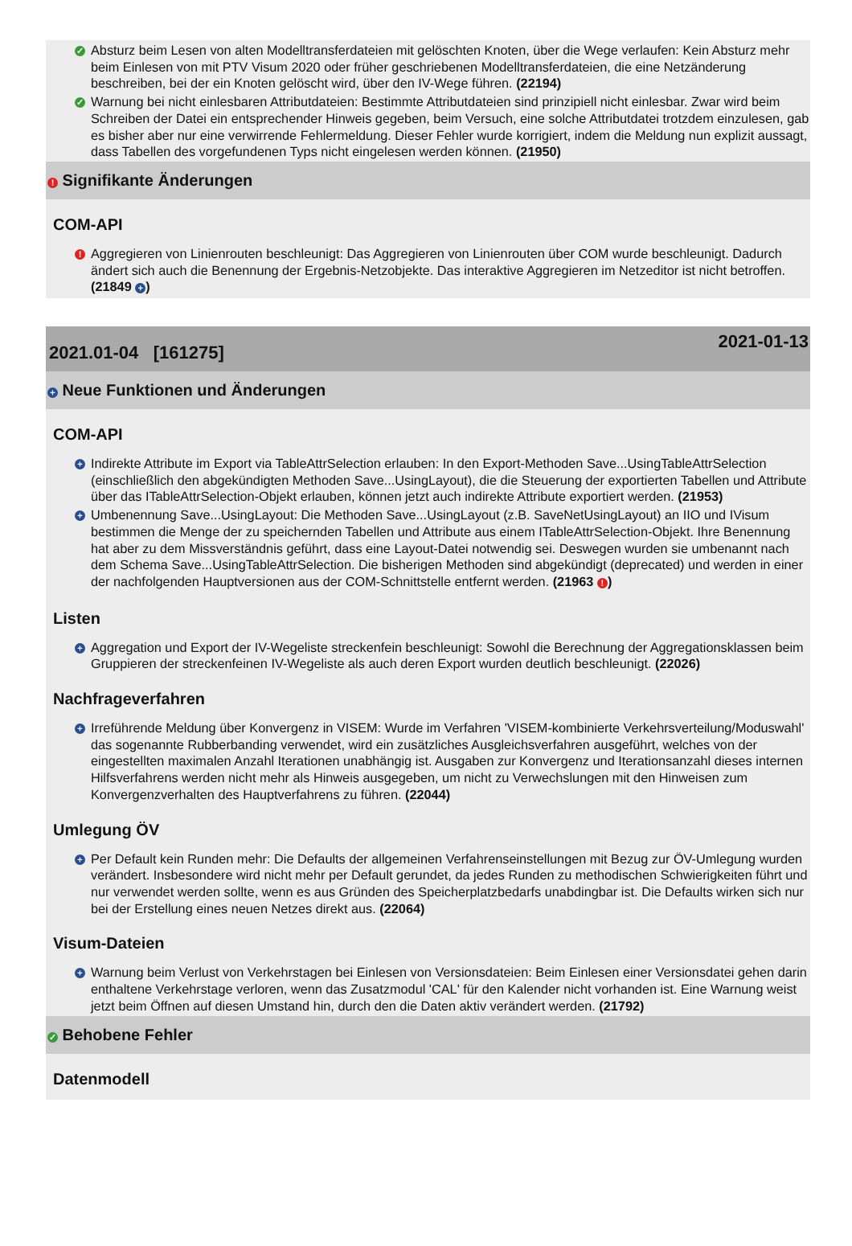✓
Absturz beim Lesen von alten Modelltransferdateien mit gelöschten Knoten, über die Wege verlaufen: Kein Absturz mehr beim Einlesen von mit PTV Visum 2020 oder früher geschriebenen Modelltransferdateien, die eine Netzänderung beschreiben, bei der ein Knoten gelöscht wird, über den IV-Wege führen. (22194)
✓
Warnung bei nicht einlesbaren Attributdateien: Bestimmte Attributdateien sind prinzipiell nicht einlesbar. Zwar wird beim Schreiben der Datei ein entsprechender Hinweis gegeben, beim Versuch, eine solche Attributdatei trotzdem einzulesen, gab es bisher aber nur eine verwirrende Fehlermeldung. Dieser Fehler wurde korrigiert, indem die Meldung nun explizit aussagt, dass Tabellen des vorgefundenen Typs nicht eingelesen werden können. (21950)
! Signifikante Änderungen
COM-API
!
Aggregieren von Linienrouten beschleunigt: Das Aggregieren von Linienrouten über COM wurde beschleunigt. Dadurch ändert sich auch die Benennung der Ergebnis-Netzobjekte. Das interaktive Aggregieren im Netzeditor ist nicht betroffen. (21849 +)
2021.01-04 [161275] 2021-01-13
+ Neue Funktionen und Änderungen
COM-API
+
Indirekte Attribute im Export via TableAttrSelection erlauben: In den Export-Methoden Save...UsingTableAttrSelection (einschließlich den abgekündigten Methoden Save...UsingLayout), die die Steuerung der exportierten Tabellen und Attribute über das ITableAttrSelection-Objekt erlauben, können jetzt auch indirekte Attribute exportiert werden. (21953)
+
Umbenennung Save...UsingLayout: Die Methoden Save...UsingLayout (z.B. SaveNetUsingLayout) an IIO und IVisum bestimmen die Menge der zu speichernden Tabellen und Attribute aus einem ITableAttrSelection-Objekt. Ihre Benennung hat aber zu dem Missverständnis geführt, dass eine Layout-Datei notwendig sei. Deswegen wurden sie umbenannt nach dem Schema Save...UsingTableAttrSelection. Die bisherigen Methoden sind abgekündigt (deprecated) und werden in einer der nachfolgenden Hauptversionen aus der COM-Schnittstelle entfernt werden. (21963 !)
Listen
+
Aggregation und Export der IV-Wegeliste streckenfein beschleunigt: Sowohl die Berechnung der Aggregationsklassen beim Gruppieren der streckenfeinen IV-Wegeliste als auch deren Export wurden deutlich beschleunigt. (22026)
Nachfrageverfahren
+
Irreführende Meldung über Konvergenz in VISEM: Wurde im Verfahren 'VISEM-kombinierte Verkehrsverteilung/Moduswahl' das sogenannte Rubberbanding verwendet, wird ein zusätzliches Ausgleichsverfahren ausgeführt, welches von der eingestellten maximalen Anzahl Iterationen unabhängig ist. Ausgaben zur Konvergenz und Iterationsanzahl dieses internen Hilfsverfahrens werden nicht mehr als Hinweis ausgegeben, um nicht zu Verwechslungen mit den Hinweisen zum Konvergenzverhalten des Hauptverfahrens zu führen. (22044)
Umlegung ÖV
+
Per Default kein Runden mehr: Die Defaults der allgemeinen Verfahrenseinstellungen mit Bezug zur ÖV-Umlegung wurden verändert. Insbesondere wird nicht mehr per Default gerundet, da jedes Runden zu methodischen Schwierigkeiten führt und nur verwendet werden sollte, wenn es aus Gründen des Speicherplatzbedarfs unabdingbar ist. Die Defaults wirken sich nur bei der Erstellung eines neuen Netzes direkt aus. (22064)
Visum-Dateien
+
Warnung beim Verlust von Verkehrstagen bei Einlesen von Versionsdateien: Beim Einlesen einer Versionsdatei gehen darin enthaltene Verkehrstage verloren, wenn das Zusatzmodul 'CAL' für den Kalender nicht vorhanden ist. Eine Warnung weist jetzt beim Öffnen auf diesen Umstand hin, durch den die Daten aktiv verändert werden. (21792)
✓ Behobene Fehler
Datenmodell